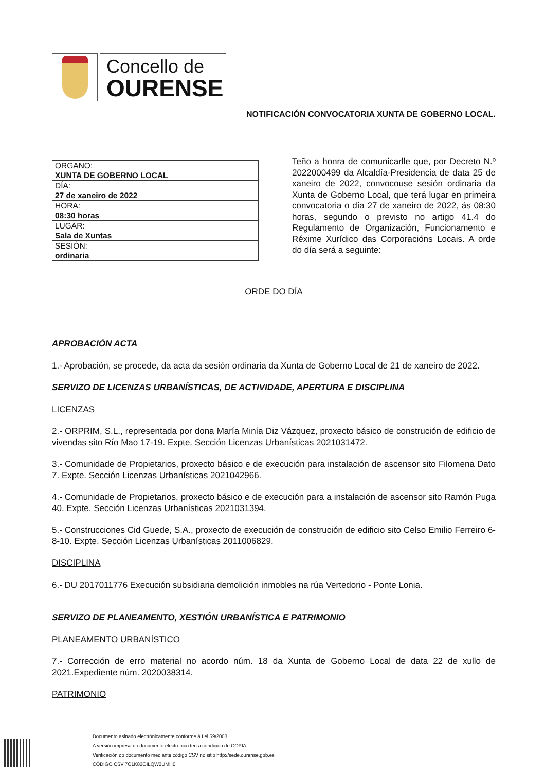Concello de
OURENSE
NOTIFICACIÓN CONVOCATORIA XUNTA DE GOBERNO LOCAL.
| ORGANO: XUNTA DE GOBERNO LOCAL |
| DÍA: 27 de xaneiro de 2022 |
| HORA: 08:30 horas |
| LUGAR: Sala de Xuntas |
| SESIÓN: ordinaria |
Teño a honra de comunicarlle que, por Decreto N.º 2022000499 da Alcaldía-Presidencia de data 25 de xaneiro de 2022, convocouse sesión ordinaria da Xunta de Goberno Local, que terá lugar en primeira convocatoria o día 27 de xaneiro de 2022, ás 08:30 horas, segundo o previsto no artigo 41.4 do Regulamento de Organización, Funcionamento e Réxime Xurídico das Corporacións Locais. A orde do día será a seguinte:
ORDE DO DÍA
APROBACIÓN ACTA
1.- Aprobación, se procede, da acta da sesión ordinaria da Xunta de Goberno Local de 21 de xaneiro de 2022.
SERVIZO DE LICENZAS URBANÍSTICAS, DE ACTIVIDADE, APERTURA E DISCIPLINA
LICENZAS
2.- ORPRIM, S.L., representada por dona María Minía Diz Vázquez, proxecto básico de construción de edificio de vivendas sito Río Mao 17-19. Expte. Sección Licenzas Urbanísticas 2021031472.
3.- Comunidade de Propietarios, proxecto básico e de execución para instalación de ascensor sito Filomena Dato 7. Expte. Sección Licenzas Urbanísticas 2021042966.
4.- Comunidade de Propietarios, proxecto básico e de execución para a instalación de ascensor sito Ramón Puga 40. Expte. Sección Licenzas Urbanísticas 2021031394.
5.- Construcciones Cid Guede, S.A., proxecto de execución de construción de edificio sito Celso Emilio Ferreiro 6-8-10. Expte. Sección Licenzas Urbanísticas 2011006829.
DISCIPLINA
6.- DU 2017011776 Execución subsidiaria demolición inmobles na rúa Vertedorio - Ponte Lonia.
SERVIZO DE PLANEAMENTO, XESTIÓN URBANÍSTICA E PATRIMONIO
PLANEAMENTO URBANÍSTICO
7.- Corrección de erro material no acordo núm. 18 da Xunta de Goberno Local de data 22 de xullo de 2021.Expediente núm. 2020038314.
PATRIMONIO
Documento asinado electrónicamente conforme á Lei 59/2003.
A versión impresa do documento electrónico ten a condición de COPIA.
Verificación do documento mediante código CSV no sitio http://sede.ourense.gob.es
CÓDIGO CSV:7C1K82OILQW2UMH0